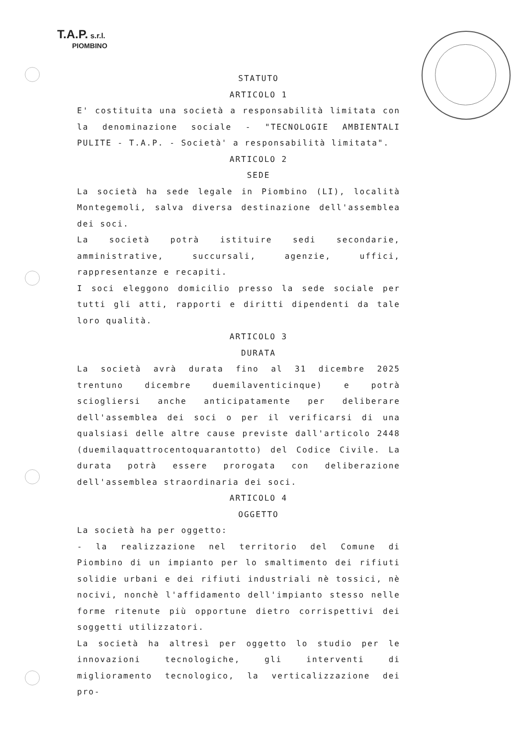T.A.P. s.r.l.
PIOMBINO
STATUTO
ARTICOLO 1
E' costituita una società a responsabilità limitata con la denominazione sociale - "TECNOLOGIE AMBIENTALI PULITE - T.A.P. - Società' a responsabilità limitata".
ARTICOLO 2
SEDE
La società ha sede legale in Piombino (LI), località Montegemoli, salva diversa destinazione dell'assemblea dei soci.
La società potrà istituire sedi secondarie, amministrative, succursali, agenzie, uffici, rappresentanze e recapiti.
I soci eleggono domicilio presso la sede sociale per tutti gli atti, rapporti e diritti dipendenti da tale loro qualità.
ARTICOLO 3
DURATA
La società avrà durata fino al 31 dicembre 2025 trentuno dicembre duemilaventicinque) e potrà sciogliersi anche anticipatamente per deliberare dell'assemblea dei soci o per il verificarsi di una qualsiasi delle altre cause previste dall'articolo 2448 (duemilaquattrocentoquarantotto) del Codice Civile. La durata potrà essere prorogata con deliberazione dell'assemblea straordinaria dei soci.
ARTICOLO 4
OGGETTO
La società ha per oggetto:
- la realizzazione nel territorio del Comune di Piombino di un impianto per lo smaltimento dei rifiuti solidie urbani e dei rifiuti industriali nè tossici, nè nocivi, nonchè l'affidamento dell'impianto stesso nelle forme ritenute più opportune dietro corrispettivi dei soggetti utilizzatori.
La società ha altresì per oggetto lo studio per le innovazioni tecnologiche, gli interventi di miglioramento tecnologico, la verticalizzazione dei pro-